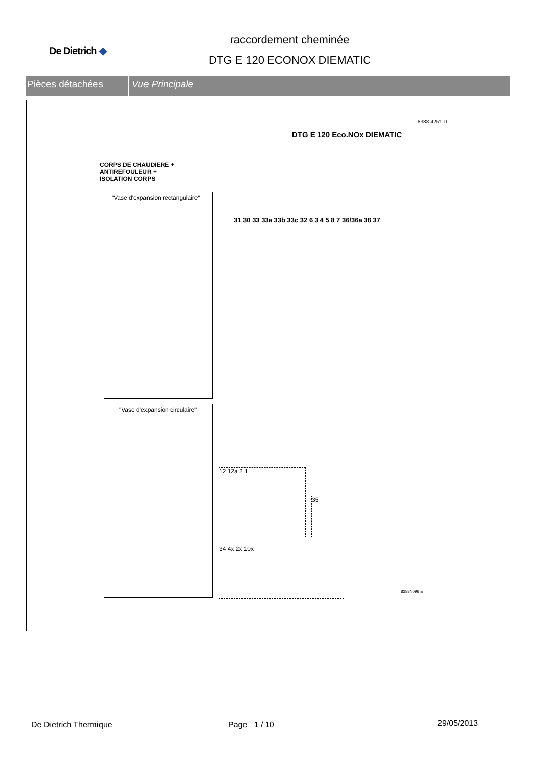De Dietrich ◆
raccordement cheminée
DTG E 120 ECONOX DIEMATIC
Pièces détachées Vue Principale
8388-4251 D
DTG E 120 Eco.NOx DIEMATIC
CORPS DE CHAUDIERE +
ANTIREFOULEUR +
ISOLATION CORPS
"Vase d'expansion rectangulaire"
"Vase d'expansion circulaire"
12 12a 2 1
35
34 4x 2x 10x
31 30 33 33a 33b 33c 32 6 3 4 5 8 7 36/36a 38 37
8388N096 E
De Dietrich Thermique Page 1 / 10 29/05/2013